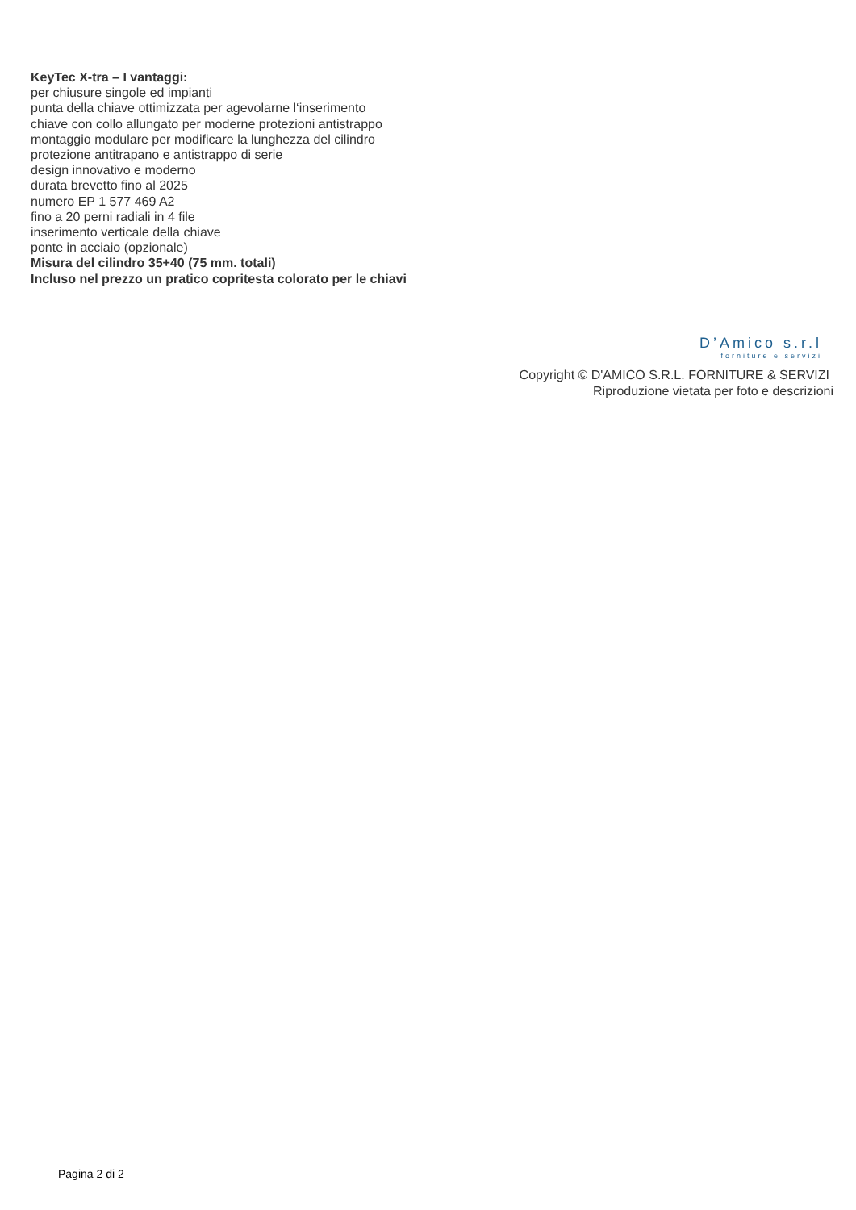KeyTec X-tra – I vantaggi:
per chiusure singole ed impianti
punta della chiave ottimizzata per agevolarne l‘inserimento
chiave con collo allungato per moderne protezioni antistrappo
montaggio modulare per modificare la lunghezza del cilindro
protezione antitrapano e antistrappo di serie
design innovativo e moderno
durata brevetto fino al 2025
numero EP 1 577 469 A2
fino a 20 perni radiali in 4 file
inserimento verticale della chiave
ponte in acciaio (opzionale)
Misura del cilindro 35+40 (75 mm. totali)
Incluso nel prezzo un pratico copritesta colorato per le chiavi
D’Amico s.r.l
forniture e servizi
Copyright © D'AMICO S.R.L. FORNITURE & SERVIZI
Riproduzione vietata per foto e descrizioni
Pagina 2 di 2